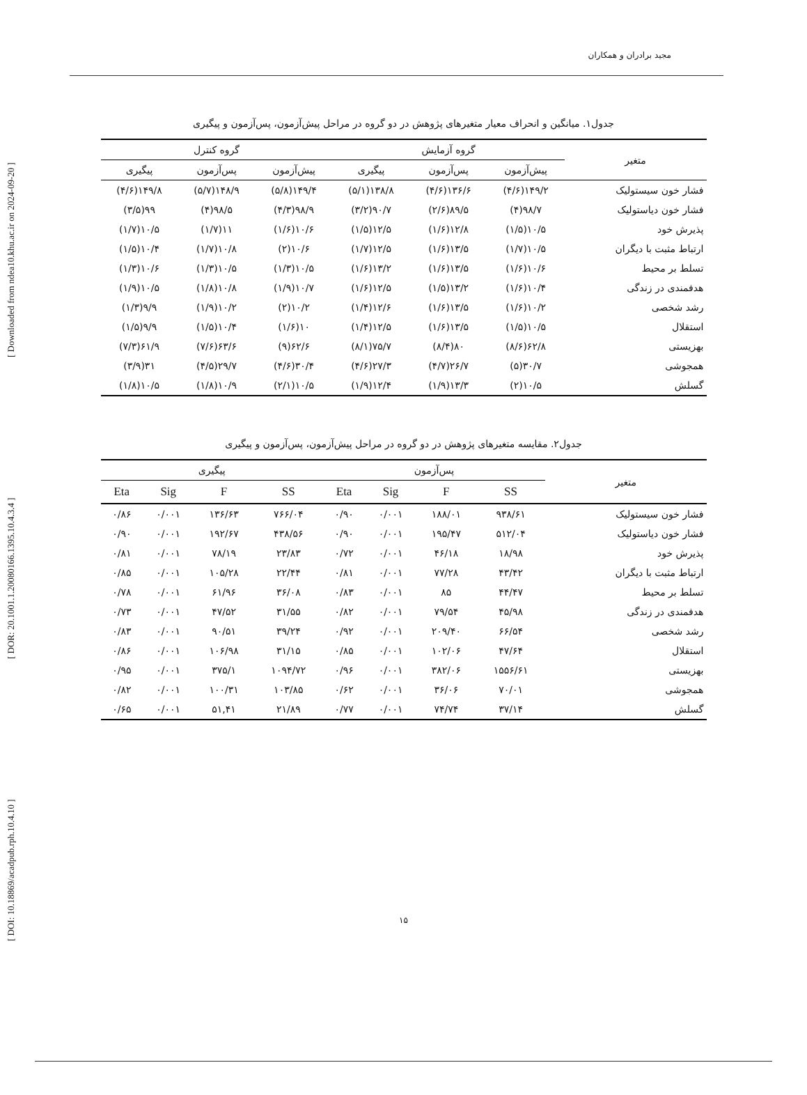[ DOI: 10.18869/acadpub.rph.10.4.10 ] [ DOR: 20.1001.1.20080166.1395.10.4.3.4 ] [ Downloaded from ndea10.khu.ac.ir on 2024-09-20 ]
مجید برادران و همکاران
جدول۱. میانگین و انحراف معیار متغیرهای پژوهش در دو گروه در مراحل پیش‌آزمون، پس‌آزمون و پیگیری
| متغیر | گروه آزمایش | | | گروه کنترل | | |
| --- | --- | --- | --- | --- | --- | --- |
| | پیش‌آزمون | پس‌آزمون | پیگیری | پیش‌آزمون | پس‌آزمون | پیگیری |
| فشار خون سیستولیک | ۱۴۹/۲(۴/۶) | ۱۳۶/۶(۴/۶) | ۱۳۸/۸(۵/۱) | ۱۴۹/۴(۵/۸) | ۱۴۸/۹(۵/۷) | ۱۴۹/۸(۴/۶) |
| فشار خون دیاستولیک | ۹۸/۷(۴) | ۸۹/۵(۲/۶) | ۹۰/۷(۳/۲) | ۹۸/۹(۴/۳) | ۹۸/۵(۴) | ۹۹(۳/۵) |
| پذیرش خود | ۱۰/۵(۱/۵) | ۱۲/۸(۱/۶) | ۱۲/۵(۱/۵) | ۱۰/۶(۱/۶) | ۱۱(۱/۷) | ۱۰/۵(۱/۷) |
| ارتباط مثبت با دیگران | ۱۰/۵(۱/۷) | ۱۳/۵(۱/۶) | ۱۲/۵(۱/۷) | ۱۰/۶(۲) | ۱۰/۸(۱/۷) | ۱۰/۴(۱/۵) |
| تسلط بر محیط | ۱۰/۶(۱/۶) | ۱۳/۵(۱/۶) | ۱۳/۲(۱/۶) | ۱۰/۵(۱/۳) | ۱۰/۵(۱/۳) | ۱۰/۶(۱/۳) |
| هدفمندی در زندگی | ۱۰/۴(۱/۶) | ۱۳/۲(۱/۵) | ۱۲/۵(۱/۶) | ۱۰/۷(۱/۹) | ۱۰/۸(۱/۸) | ۱۰/۵(۱/۹) |
| رشد شخصی | ۱۰/۲(۱/۶) | ۱۳/۵(۱/۶) | ۱۲/۶(۱/۴) | ۱۰/۲(۲) | ۱۰/۲(۱/۹) | ۹/۹(۱/۳) |
| استقلال | ۱۰/۵(۱/۵) | ۱۳/۵(۱/۶) | ۱۲/۵(۱/۴) | ۱۰(۱/۶) | ۱۰/۴(۱/۵) | ۹/۹(۱/۵) |
| بهزیستی | ۶۲/۸(۸/۶) | ۸۰(۸/۴) | ۷۵/۷(۸/۱) | ۶۲/۶(۹) | ۶۳/۶(۷/۶) | ۶۱/۹(۷/۳) |
| همجوشی | ۳۰/۷(۵) | ۲۶/۷(۴/۷) | ۲۷/۳(۴/۶) | ۳۰/۴(۴/۶) | ۲۹/۷(۴/۵) | ۳۱(۳/۹) |
| گسلش | ۱۰/۵(۲) | ۱۳/۳(۱/۹) | ۱۲/۴(۱/۹) | ۱۰/۵(۲/۱) | ۱۰/۹(۱/۸) | ۱۰/۵(۱/۸) |
جدول۲. مقایسه متغیرهای پژوهش در دو گروه در مراحل پیش‌آزمون، پس‌آزمون و پیگیری
| متغیر | پس‌آزمون | | | | پیگیری | | | |
| --- | --- | --- | --- | --- | --- | --- | --- | --- |
| | SS | F | Sig | Eta | SS | F | Sig | Eta |
| فشار خون سیستولیک | ۹۳۸/۶۱ | ۱۸۸/۰۱ | ۰/۰۰۱ | ۰/۹۰ | ۷۶۶/۰۴ | ۱۳۶/۶۳ | ۰/۰۰۱ | ۰/۸۶ |
| فشار خون دیاستولیک | ۵۱۲/۰۴ | ۱۹۵/۴۷ | ۰/۰۰۱ | ۰/۹۰ | ۴۳۸/۵۶ | ۱۹۲/۶۷ | ۰/۰۰۱ | ۰/۹۰ |
| پذیرش خود | ۱۸/۹۸ | ۴۶/۱۸ | ۰/۰۰۱ | ۰/۷۲ | ۲۳/۸۳ | ۷۸/۱۹ | ۰/۰۰۱ | ۰/۸۱ |
| ارتباط مثبت با دیگران | ۴۳/۴۲ | ۷۷/۲۸ | ۰/۰۰۱ | ۰/۸۱ | ۲۲/۴۴ | ۱۰۵/۲۸ | ۰/۰۰۱ | ۰/۸۵ |
| تسلط بر محیط | ۴۴/۴۷ | ۸۵ | ۰/۰۰۱ | ۰/۸۳ | ۳۶/۰۸ | ۶۱/۹۶ | ۰/۰۰۱ | ۰/۷۸ |
| هدفمندی در زندگی | ۴۵/۹۸ | ۷۹/۵۴ | ۰/۰۰۱ | ۰/۸۲ | ۳۱/۵۵ | ۴۷/۵۲ | ۰/۰۰۱ | ۰/۷۳ |
| رشد شخصی | ۶۶/۵۴ | ۲۰۹/۴۰ | ۰/۰۰۱ | ۰/۹۲ | ۳۹/۲۴ | ۹۰/۵۱ | ۰/۰۰۱ | ۰/۸۳ |
| استقلال | ۴۷/۶۴ | ۱۰۲/۰۶ | ۰/۰۰۱ | ۰/۸۵ | ۳۱/۱۵ | ۱۰۶/۹۸ | ۰/۰۰۱ | ۰/۸۶ |
| بهزیستی | ۱۵۵۶/۶۱ | ۳۸۲/۰۶ | ۰/۰۰۱ | ۰/۹۶ | ۱۰۹۴/۷۲ | ۳۷۵/۱ | ۰/۰۰۱ | ۰/۹۵ |
| همجوشی | ۷۰/۰۱ | ۳۶/۰۶ | ۰/۰۰۱ | ۰/۶۲ | ۱۰۳/۸۵ | ۱۰۰/۳۱ | ۰/۰۰۱ | ۰/۸۲ |
| گسلش | ۳۷/۱۴ | ۷۴/۷۴ | ۰/۰۰۱ | ۰/۷۷ | ۲۱/۸۹ | ۵۱,۴۱ | ۰/۰۰۱ | ۰/۶۵ |
۱۵